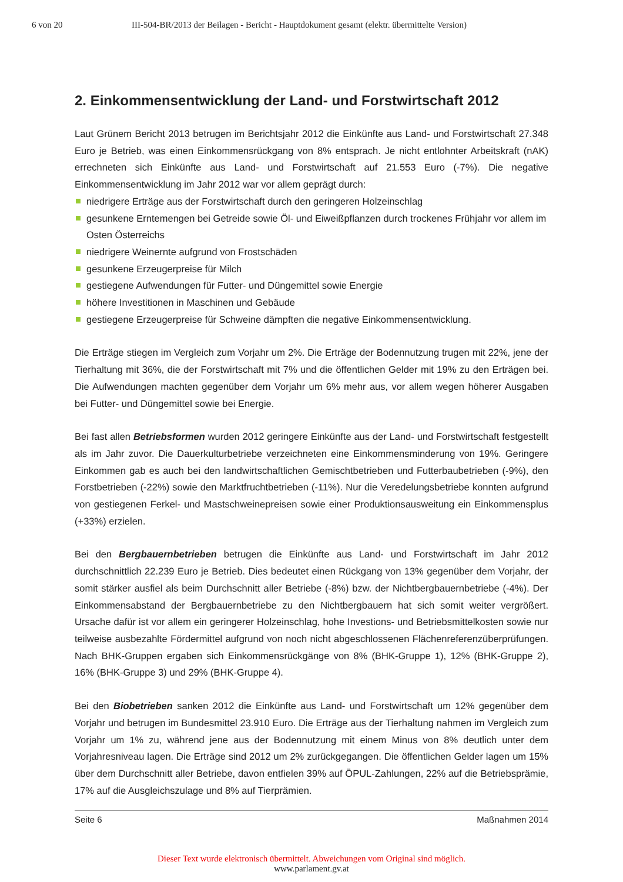6 von 20 III-504-BR/2013 der Beilagen - Bericht - Hauptdokument gesamt (elektr. übermittelte Version)
2. Einkommensentwicklung der Land- und Forstwirtschaft 2012
Laut Grünem Bericht 2013 betrugen im Berichtsjahr 2012 die Einkünfte aus Land- und Forstwirtschaft 27.348 Euro je Betrieb, was einen Einkommensrückgang von 8% entsprach. Je nicht entlohnter Arbeitskraft (nAK) errechneten sich Einkünfte aus Land- und Forstwirtschaft auf 21.553 Euro (-7%). Die negative Einkommensentwicklung im Jahr 2012 war vor allem geprägt durch:
niedrigere Erträge aus der Forstwirtschaft durch den geringeren Holzeinschlag
gesunkene Erntemengen bei Getreide sowie Öl- und Eiweißpflanzen durch trockenes Frühjahr vor allem im Osten Österreichs
niedrigere Weinernte aufgrund von Frostschäden
gesunkene Erzeugerpreise für Milch
gestiegene Aufwendungen für Futter- und Düngemittel sowie Energie
höhere Investitionen in Maschinen und Gebäude
gestiegene Erzeugerpreise für Schweine dämpften die negative Einkommensentwicklung.
Die Erträge stiegen im Vergleich zum Vorjahr um 2%. Die Erträge der Bodennutzung trugen mit 22%, jene der Tierhaltung mit 36%, die der Forstwirtschaft mit 7% und die öffentlichen Gelder mit 19% zu den Erträgen bei. Die Aufwendungen machten gegenüber dem Vorjahr um 6% mehr aus, vor allem wegen höherer Ausgaben bei Futter- und Düngemittel sowie bei Energie.
Bei fast allen Betriebsformen wurden 2012 geringere Einkünfte aus der Land- und Forstwirtschaft festgestellt als im Jahr zuvor. Die Dauerkulturbetriebe verzeichneten eine Einkommensminderung von 19%. Geringere Einkommen gab es auch bei den landwirtschaftlichen Gemischtbetrieben und Futterbaubetrieben (-9%), den Forstbetrieben (-22%) sowie den Marktfruchtbetrieben (-11%). Nur die Veredelungsbetriebe konnten aufgrund von gestiegenen Ferkel- und Mastschweinepreisen sowie einer Produktionsausweitung ein Einkommensplus (+33%) erzielen.
Bei den Bergbauernbetrieben betrugen die Einkünfte aus Land- und Forstwirtschaft im Jahr 2012 durchschnittlich 22.239 Euro je Betrieb. Dies bedeutet einen Rückgang von 13% gegenüber dem Vorjahr, der somit stärker ausfiel als beim Durchschnitt aller Betriebe (-8%) bzw. der Nichtbergbauernbetriebe (-4%). Der Einkommensabstand der Bergbauernbetriebe zu den Nichtbergbauern hat sich somit weiter vergrößert. Ursache dafür ist vor allem ein geringerer Holzeinschlag, hohe Investions- und Betriebsmittelkosten sowie nur teilweise ausbezahlte Fördermittel aufgrund von noch nicht abgeschlossenen Flächenreferenzüberprüfungen. Nach BHK-Gruppen ergaben sich Einkommensrückgänge von 8% (BHK-Gruppe 1), 12% (BHK-Gruppe 2), 16% (BHK-Gruppe 3) und 29% (BHK-Gruppe 4).
Bei den Biobetrieben sanken 2012 die Einkünfte aus Land- und Forstwirtschaft um 12% gegenüber dem Vorjahr und betrugen im Bundesmittel 23.910 Euro. Die Erträge aus der Tierhaltung nahmen im Vergleich zum Vorjahr um 1% zu, während jene aus der Bodennutzung mit einem Minus von 8% deutlich unter dem Vorjahresniveau lagen. Die Erträge sind 2012 um 2% zurückgegangen. Die öffentlichen Gelder lagen um 15% über dem Durchschnitt aller Betriebe, davon entfielen 39% auf ÖPUL-Zahlungen, 22% auf die Betriebsprämie, 17% auf die Ausgleichszulage und 8% auf Tierprämien.
Seite 6 Maßnahmen 2014
Dieser Text wurde elektronisch übermittelt. Abweichungen vom Original sind möglich.
www.parlament.gv.at